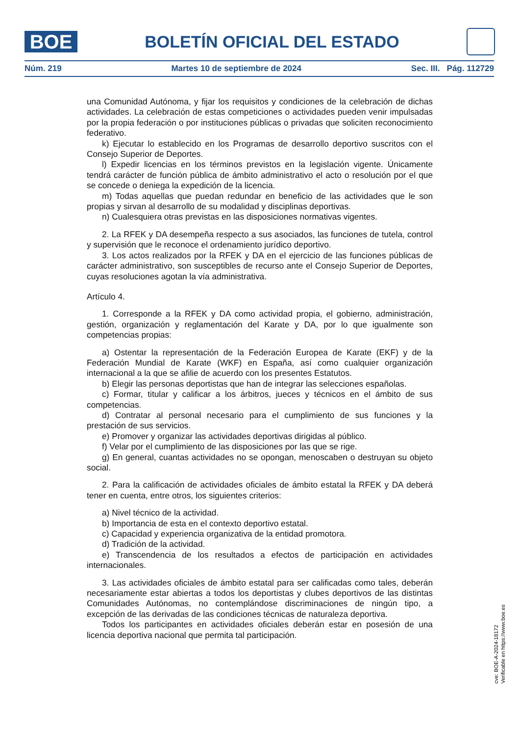BOE
BOLETÍN OFICIAL DEL ESTADO
Núm. 219 Martes 10 de septiembre de 2024 Sec. III. Pág. 112729
una Comunidad Autónoma, y fijar los requisitos y condiciones de la celebración de dichas actividades. La celebración de estas competiciones o actividades pueden venir impulsadas por la propia federación o por instituciones públicas o privadas que soliciten reconocimiento federativo.
k) Ejecutar lo establecido en los Programas de desarrollo deportivo suscritos con el Consejo Superior de Deportes.
l) Expedir licencias en los términos previstos en la legislación vigente. Únicamente tendrá carácter de función pública de ámbito administrativo el acto o resolución por el que se concede o deniega la expedición de la licencia.
m) Todas aquellas que puedan redundar en beneficio de las actividades que le son propias y sirvan al desarrollo de su modalidad y disciplinas deportivas.
n) Cualesquiera otras previstas en las disposiciones normativas vigentes.
2. La RFEK y DA desempeña respecto a sus asociados, las funciones de tutela, control y supervisión que le reconoce el ordenamiento jurídico deportivo.
3. Los actos realizados por la RFEK y DA en el ejercicio de las funciones públicas de carácter administrativo, son susceptibles de recurso ante el Consejo Superior de Deportes, cuyas resoluciones agotan la vía administrativa.
Artículo 4.
1. Corresponde a la RFEK y DA como actividad propia, el gobierno, administración, gestión, organización y reglamentación del Karate y DA, por lo que igualmente son competencias propias:
a) Ostentar la representación de la Federación Europea de Karate (EKF) y de la Federación Mundial de Karate (WKF) en España, así como cualquier organización internacional a la que se afilie de acuerdo con los presentes Estatutos.
b) Elegir las personas deportistas que han de integrar las selecciones españolas.
c) Formar, titular y calificar a los árbitros, jueces y técnicos en el ámbito de sus competencias.
d) Contratar al personal necesario para el cumplimiento de sus funciones y la prestación de sus servicios.
e) Promover y organizar las actividades deportivas dirigidas al público.
f) Velar por el cumplimiento de las disposiciones por las que se rige.
g) En general, cuantas actividades no se opongan, menoscaben o destruyan su objeto social.
2. Para la calificación de actividades oficiales de ámbito estatal la RFEK y DA deberá tener en cuenta, entre otros, los siguientes criterios:
a) Nivel técnico de la actividad.
b) Importancia de esta en el contexto deportivo estatal.
c) Capacidad y experiencia organizativa de la entidad promotora.
d) Tradición de la actividad.
e) Transcendencia de los resultados a efectos de participación en actividades internacionales.
3. Las actividades oficiales de ámbito estatal para ser calificadas como tales, deberán necesariamente estar abiertas a todos los deportistas y clubes deportivos de las distintas Comunidades Autónomas, no contemplándose discriminaciones de ningún tipo, a excepción de las derivadas de las condiciones técnicas de naturaleza deportiva.
Todos los participantes en actividades oficiales deberán estar en posesión de una licencia deportiva nacional que permita tal participación.
cve: BOE-A-2024-18172
Verificable en https://www.boe.es